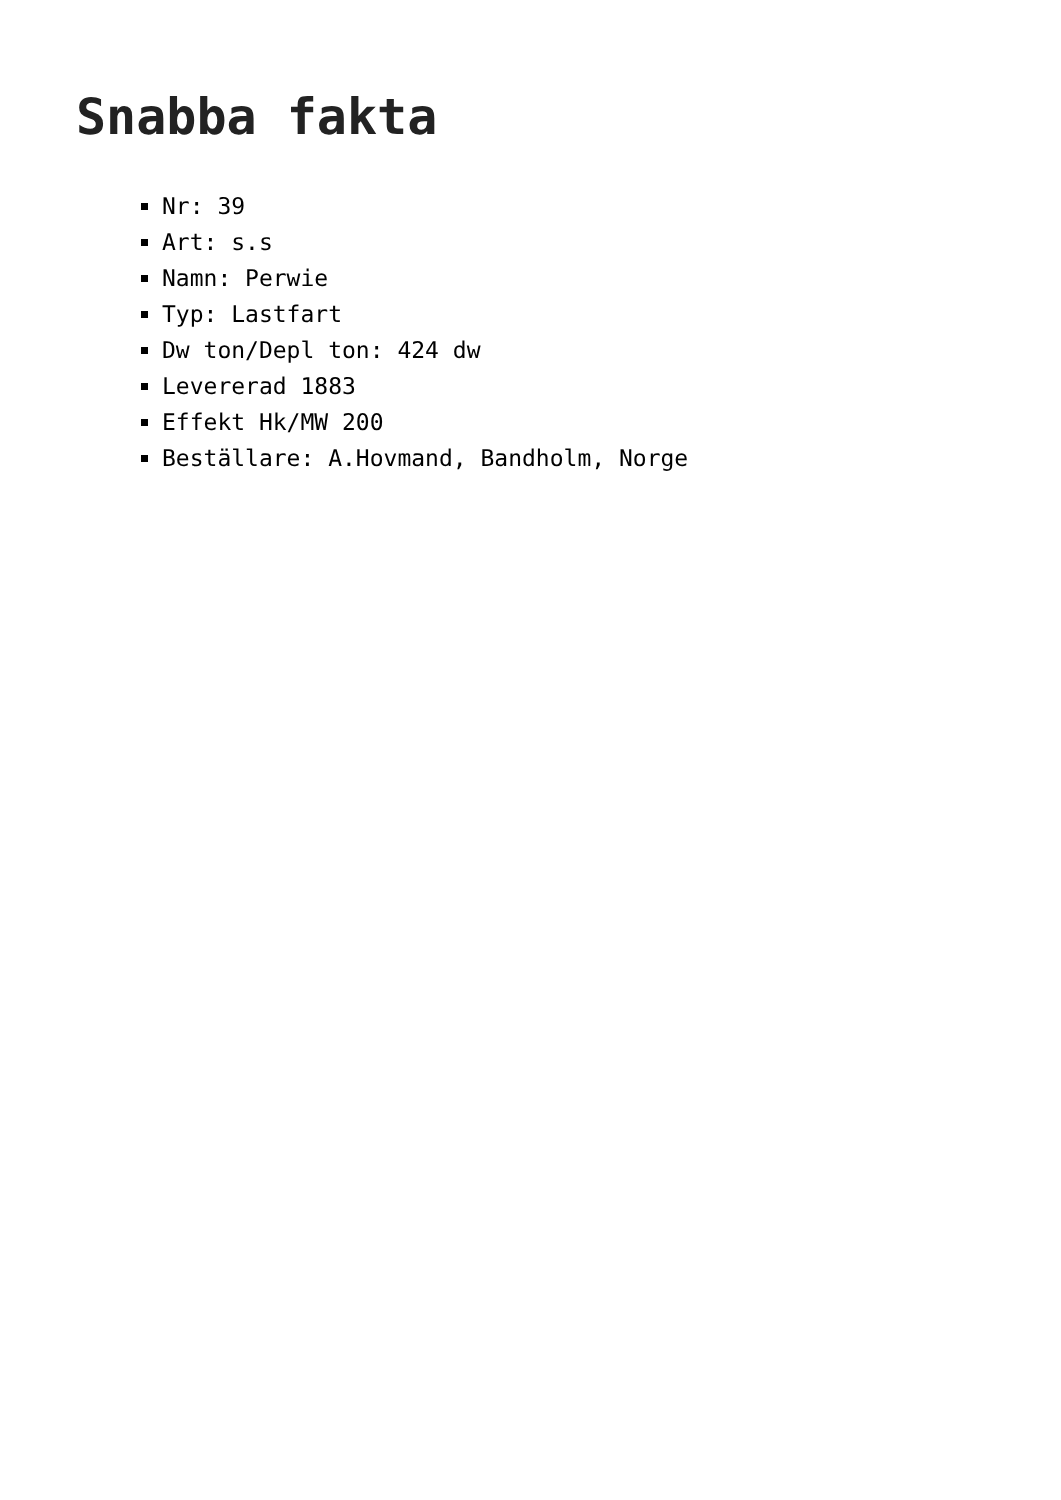Snabba fakta
Nr: 39
Art: s.s
Namn: Perwie
Typ: Lastfart
Dw ton/Depl ton: 424 dw
Levererad 1883
Effekt Hk/MW 200
Beställare: A.Hovmand, Bandholm, Norge